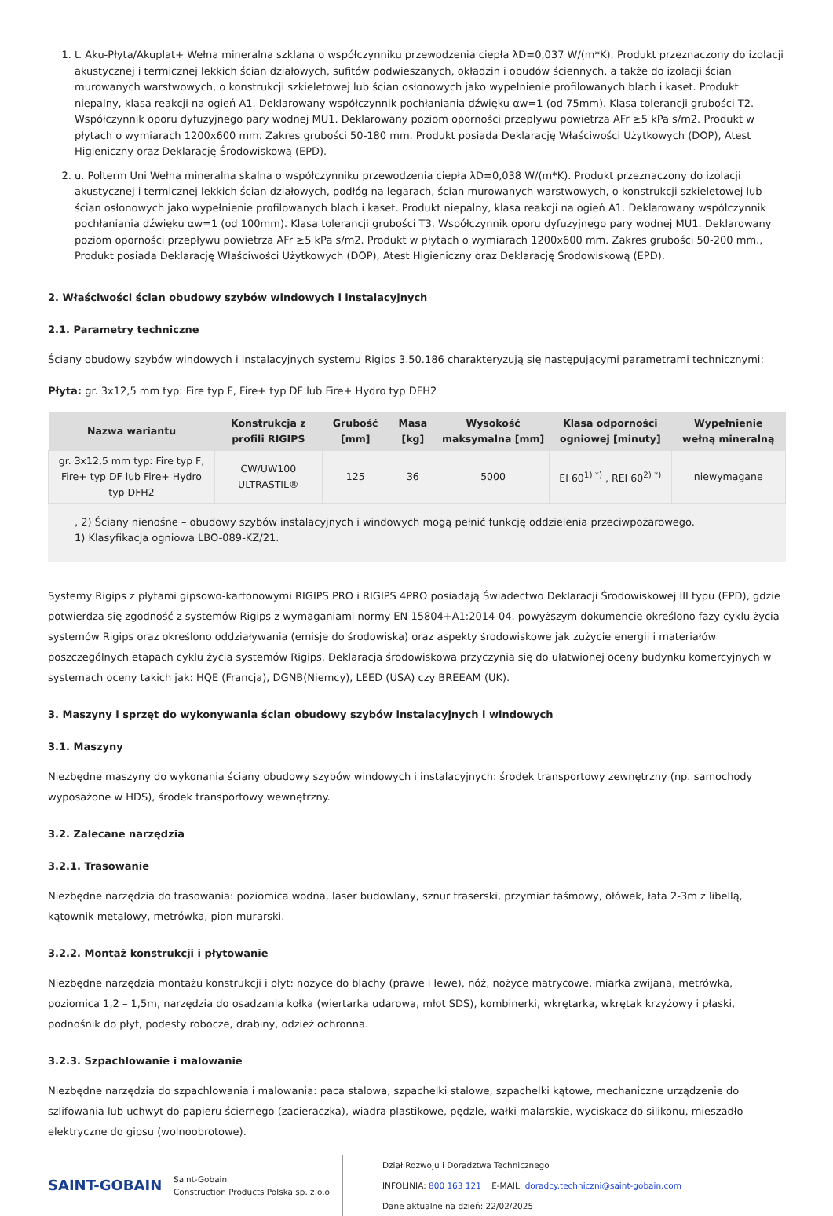1. t. Aku-Płyta/Akuplat+ Wełna mineralna szklana o współczynniku przewodzenia ciepła λD=0,037 W/(m*K). Produkt przeznaczony do izolacji akustycznej i termicznej lekkich ścian działowych, sufitów podwieszanych, okładzin i obudów ściennych, a także do izolacji ścian murowanych warstwowych, o konstrukcji szkieletowej lub ścian osłonowych jako wypełnienie profilowanych blach i kaset. Produkt niepalny, klasa reakcji na ogień A1. Deklarowany współczynnik pochłaniania dźwięku αw=1 (od 75mm). Klasa tolerancji grubości T2. Współczynnik oporu dyfuzyjnego pary wodnej MU1. Deklarowany poziom oporności przepływu powietrza AFr ≥5 kPa s/m2. Produkt w płytach o wymiarach 1200x600 mm. Zakres grubości 50-180 mm. Produkt posiada Deklarację Właściwości Użytkowych (DOP), Atest Higieniczny oraz Deklarację Środowiskową (EPD).
2. u. Polterm Uni Wełna mineralna skalna o współczynniku przewodzenia ciepła λD=0,038 W/(m*K). Produkt przeznaczony do izolacji akustycznej i termicznej lekkich ścian działowych, podłóg na legarach, ścian murowanych warstwowych, o konstrukcji szkieletowej lub ścian osłonowych jako wypełnienie profilowanych blach i kaset. Produkt niepalny, klasa reakcji na ogień A1. Deklarowany współczynnik pochłaniania dźwięku αw=1 (od 100mm). Klasa tolerancji grubości T3. Współczynnik oporu dyfuzyjnego pary wodnej MU1. Deklarowany poziom oporności przepływu powietrza AFr ≥5 kPa s/m2. Produkt w płytach o wymiarach 1200x600 mm. Zakres grubości 50-200 mm., Produkt posiada Deklarację Właściwości Użytkowych (DOP), Atest Higieniczny oraz Deklarację Środowiskową (EPD).
2. Właściwości ścian obudowy szybów windowych i instalacyjnych
2.1. Parametry techniczne
Ściany obudowy szybów windowych i instalacyjnych systemu Rigips 3.50.186 charakteryzują się następującymi parametrami technicznymi:
Płyta: gr. 3x12,5 mm typ: Fire typ F, Fire+ typ DF lub Fire+ Hydro typ DFH2
| Nazwa wariantu | Konstrukcja z profili RIGIPS | Grubość [mm] | Masa [kg] | Wysokość maksymalna [mm] | Klasa odporności ogniowej [minuty] | Wypełnienie wełną mineralną |
| --- | --- | --- | --- | --- | --- | --- |
| gr. 3x12,5 mm typ: Fire typ F, Fire+ typ DF lub Fire+ Hydro typ DFH2 | CW/UW100 ULTRASTIL® | 125 | 36 | 5000 | EI 60<sup>1) *)</sup> , REI 60<sup>2) *)</sup> | niewymagane |
, 2) Ściany nienośne – obudowy szybów instalacyjnych i windowych mogą pełnić funkcję oddzielenia przeciwpożarowego.
1) Klasyfikacja ogniowa LBO-089-KZ/21.
Systemy Rigips z płytami gipsowo-kartonowymi RIGIPS PRO i RIGIPS 4PRO posiadają Świadectwo Deklaracji Środowiskowej III typu (EPD), gdzie potwierdza się zgodność z systemów Rigips z wymaganiami normy EN 15804+A1:2014-04. powyższym dokumencie określono fazy cyklu życia systemów Rigips oraz określono oddziaływania (emisje do środowiska) oraz aspekty środowiskowe jak zużycie energii i materiałów poszczególnych etapach cyklu życia systemów Rigips. Deklaracja środowiskowa przyczynia się do ułatwionej oceny budynku komercyjnych w systemach oceny takich jak: HQE (Francja), DGNB(Niemcy), LEED (USA) czy BREEAM (UK).
3. Maszyny i sprzęt do wykonywania ścian obudowy szybów instalacyjnych i windowych
3.1. Maszyny
Niezbędne maszyny do wykonania ściany obudowy szybów windowych i instalacyjnych: środek transportowy zewnętrzny (np. samochody wyposażone w HDS), środek transportowy wewnętrzny.
3.2. Zalecane narzędzia
3.2.1. Trasowanie
Niezbędne narzędzia do trasowania: poziomica wodna, laser budowlany, sznur traserski, przymiar taśmowy, ołówek, łata 2-3m z libellą, kątownik metalowy, metrówka, pion murarski.
3.2.2. Montaż konstrukcji i płytowanie
Niezbędne narzędzia montażu konstrukcji i płyt: nożyce do blachy (prawe i lewe), nóż, nożyce matrycowe, miarka zwijana, metrówka, poziomica 1,2 – 1,5m, narzędzia do osadzania kołka (wiertarka udarowa, młot SDS), kombinerki, wkrętarka, wkrętak krzyżowy i płaski, podnośnik do płyt, podesty robocze, drabiny, odzież ochronna.
3.2.3. Szpachlowanie i malowanie
Niezbędne narzędzia do szpachlowania i malowania: paca stalowa, szpachelki stalowe, szpachelki kątowe, mechaniczne urządzenie do szlifowania lub uchwyt do papieru ściernego (zacieraczka), wiadra plastikowe, pędzle, wałki malarskie, wyciskacz do silikonu, mieszadło elektryczne do gipsu (wolnoobrotowe).
SAINT-GOBAIN
Saint-Gobain
Construction Products Polska sp. z.o.o
Dział Rozwoju i Doradztwa Technicznego
INFOLINIA: 800 163 121 E-MAIL: doradcy.techniczni@saint-gobain.com
Dane aktualne na dzień: 22/02/2025